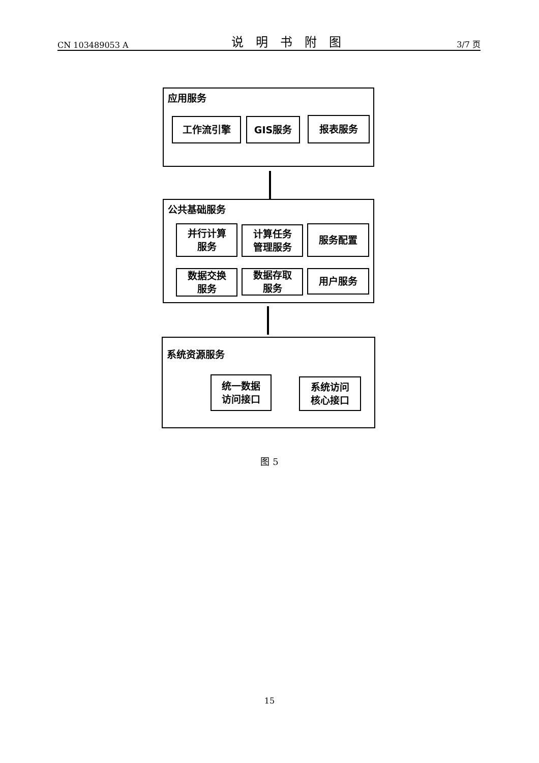CN 103489053 A 说明书附图 3/7 页
应用服务
工作流引擎 GIS服务 报表服务
公共基础服务
并行计算
服务
计算任务
管理服务
服务配置
数据交换
服务
数据存取
服务
用户服务
系统资源服务
统一数据
访问接口
系统访问
核心接口
图 5
15